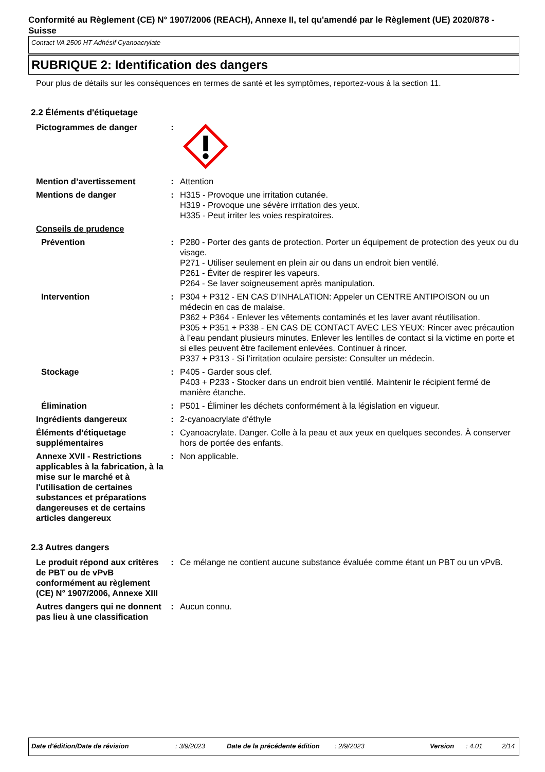Conformité au Règlement (CE) N° 1907/2006 (REACH), Annexe II, tel qu'amendé par le Règlement (UE) 2020/878 - Suisse
Contact VA 2500 HT Adhésif Cyanoacrylate
RUBRIQUE 2: Identification des dangers
Pour plus de détails sur les conséquences en termes de santé et les symptômes, reportez-vous à la section 11.
2.2 Éléments d'étiquetage
Pictogrammes de danger :
Mention d’avertissement : Attention
Mentions de danger : H315 - Provoque une irritation cutanée.
H319 - Provoque une sévère irritation des yeux.
H335 - Peut irriter les voies respiratoires.
Conseils de prudence
Prévention : P280 - Porter des gants de protection. Porter un équipement de protection des yeux ou du visage.
P271 - Utiliser seulement en plein air ou dans un endroit bien ventilé.
P261 - Éviter de respirer les vapeurs.
P264 - Se laver soigneusement après manipulation.
Intervention : P304 + P312 - EN CAS D’INHALATION: Appeler un CENTRE ANTIPOISON ou un médecin en cas de malaise.
P362 + P364 - Enlever les vêtements contaminés et les laver avant réutilisation.
P305 + P351 + P338 - EN CAS DE CONTACT AVEC LES YEUX: Rincer avec précaution à l’eau pendant plusieurs minutes. Enlever les lentilles de contact si la victime en porte et si elles peuvent être facilement enlevées. Continuer à rincer.
P337 + P313 - Si l’irritation oculaire persiste: Consulter un médecin.
Stockage : P405 - Garder sous clef.
P403 + P233 - Stocker dans un endroit bien ventilé. Maintenir le récipient fermé de manière étanche.
Élimination : P501 - Éliminer les déchets conformément à la législation en vigueur.
Ingrédients dangereux : 2-cyanoacrylate d'éthyle
Éléments d’étiquetage supplémentaires
: Cyanoacrylate. Danger. Colle à la peau et aux yeux en quelques secondes. À conserver hors de portée des enfants.
Annexe XVII - Restrictions applicables à la fabrication, à la mise sur le marché et à l'utilisation de certaines substances et préparations dangereuses et de certains articles dangereux
: Non applicable.
2.3 Autres dangers
Le produit répond aux critères de PBT ou de vPvB conformément au règlement (CE) N° 1907/2006, Annexe XIII
: Ce mélange ne contient aucune substance évaluée comme étant un PBT ou un vPvB.
Autres dangers qui ne donnent pas lieu à une classification
: Aucun connu.
Date d'édition/Date de révision: 3/9/2023 Date de la précédente édition: 2/9/2023 Version: 4.01 2/14